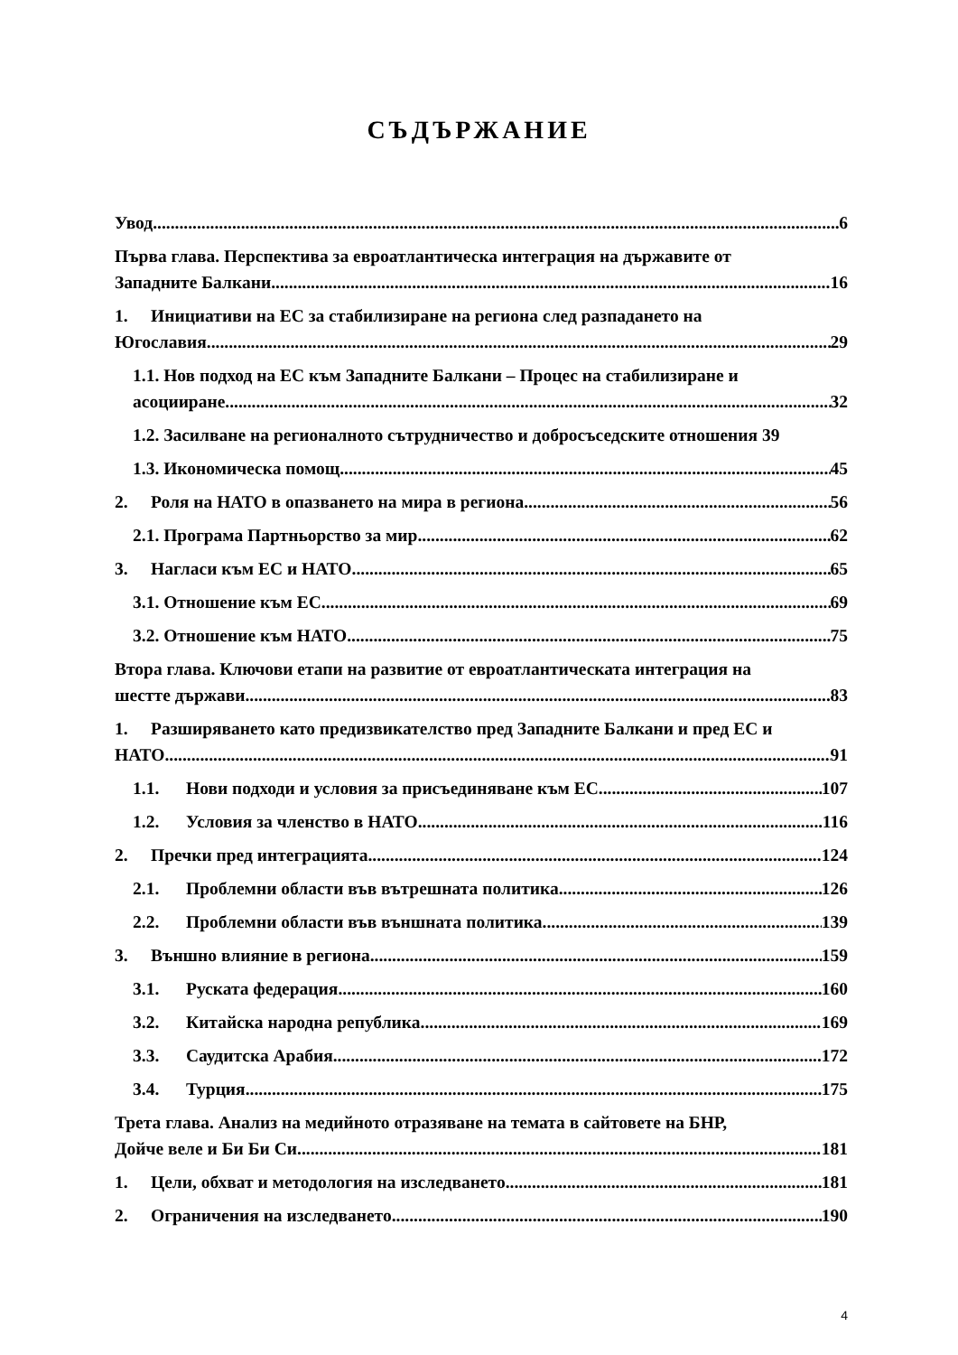СЪДЪРЖАНИЕ
Увод 6
Първа глава. Перспектива за евроатлантическа интеграция на държавите от
Западните Балкани 16
1. Инициативи на ЕС за стабилизиране на региона след разпадането на
Югославия 29
1.1. Нов подход на ЕС към Западните Балкани – Процес на стабилизиране и
асоцииране 32
1.2. Засилване на регионалното сътрудничество и добросъседските отношения 39
1.3. Икономическа помощ 45
2. Роля на НАТО в опазването на мира в региона 56
2.1. Програма Партньорство за мир 62
3. Нагласи към ЕС и НАТО 65
3.1. Отношение към ЕС 69
3.2. Отношение към НАТО 75
Втора глава. Ключови етапи на развитие от евроатлантическата интеграция на
шестте държави 83
1. Разширяването като предизвикателство пред Западните Балкани и пред ЕС и
НАТО 91
1.1. Нови подходи и условия за присъединяване към ЕС 107
1.2. Условия за членство в НАТО 116
2. Пречки пред интеграцията 124
2.1. Проблемни области във вътрешната политика 126
2.2. Проблемни области във външната политика 139
3. Външно влияние в региона 159
3.1. Руската федерация 160
3.2. Китайска народна република 169
3.3. Саудитска Арабия 172
3.4. Турция 175
Трета глава. Анализ на медийното отразяване на темата в сайтовете на БНР,
Дойче веле и Би Би Си 181
1. Цели, обхват и методология на изследването 181
2. Ограничения на изследването 190
4